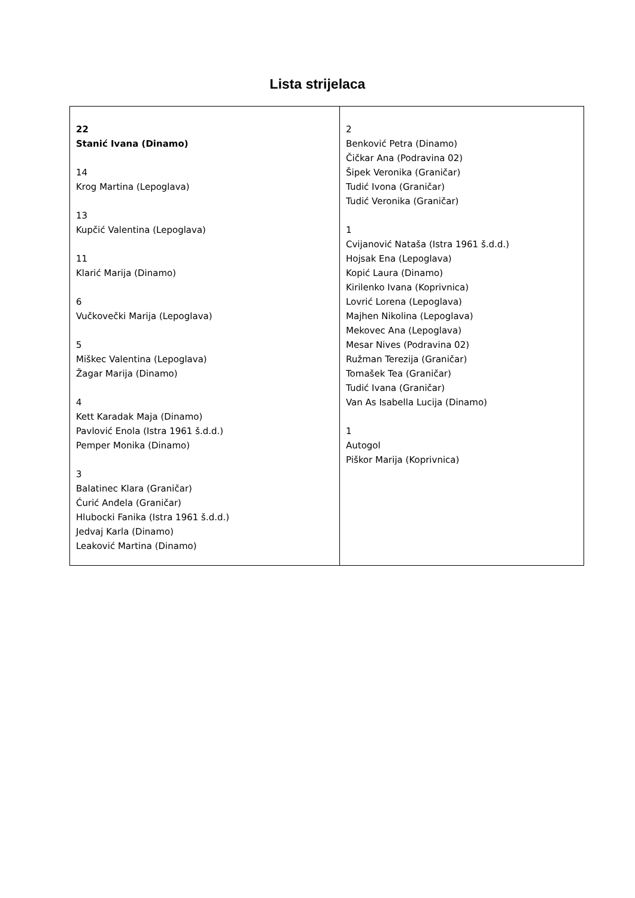Lista strijelaca
| 22 Stanić Ivana (Dinamo) 14 Krog Martina (Lepoglava) 13 Kupčić Valentina (Lepoglava) 11 Klarić Marija (Dinamo) 6 Vučkovečki Marija (Lepoglava) 5 Miškec Valentina (Lepoglava) Žagar Marija (Dinamo) 4 Kett Karadak Maja (Dinamo) Pavlović Enola (Istra 1961 š.d.d.) Pemper Monika (Dinamo) 3 Balatinec Klara (Graničar) Ćurić Anđela (Graničar) Hlubocki Fanika (Istra 1961 š.d.d.) Jedvaj Karla (Dinamo) Leaković Martina (Dinamo) | 2 Benković Petra (Dinamo) Čičkar Ana (Podravina 02) Šipek Veronika (Graničar) Tudić Ivona (Graničar) Tudić Veronika (Graničar) 1 Cvijanović Nataša (Istra 1961 š.d.d.) Hojsak Ena (Lepoglava) Kopić Laura (Dinamo) Kirilenko Ivana (Koprivnica) Lovrić Lorena (Lepoglava) Majhen Nikolina (Lepoglava) Mekovec Ana (Lepoglava) Mesar Nives (Podravina 02) Ružman Terezija (Graničar) Tomašek Tea (Graničar) Tudić Ivana (Graničar) Van As Isabella Lucija (Dinamo) 1 Autogol Piškor Marija (Koprivnica) |